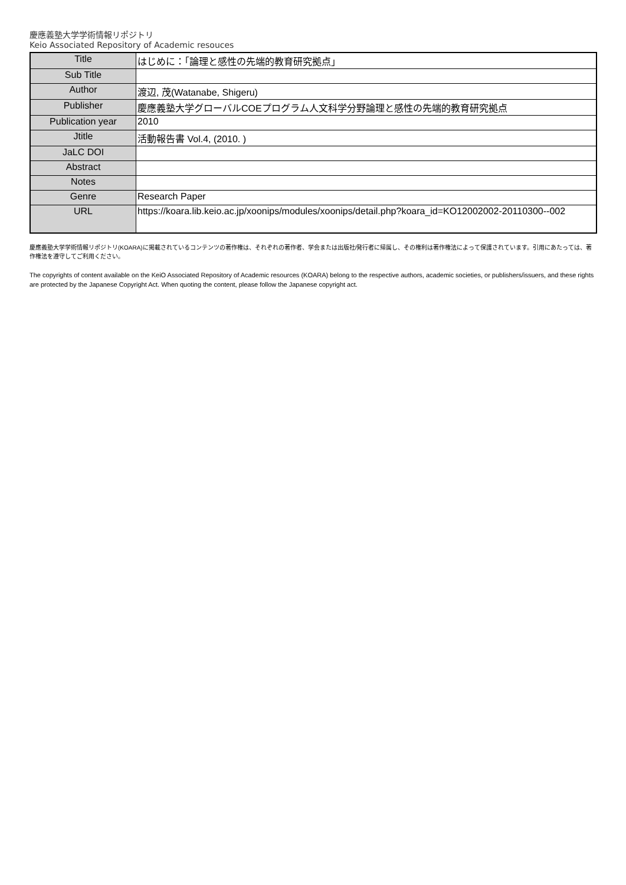慶應義塾大学学術情報リポジトリ
Keio Associated Repository of Academic resouces
| Title | はじめに：「論理と感性の先端的教育研究拠点」 |
| Sub Title | |
| Author | 渡辺, 茂(Watanabe, Shigeru) |
| Publisher | 慶應義塾大学グローバルCOEプログラム人文科学分野論理と感性の先端的教育研究拠点 |
| Publication year | 2010 |
| Jtitle | 活動報告書 Vol.4, (2010. ) |
| JaLC DOI | |
| Abstract | |
| Notes | |
| Genre | Research Paper |
| URL | https://koara.lib.keio.ac.jp/xoonips/modules/xoonips/detail.php?koara_id=KO12002002-20110300--002 |
慶應義塾大学学術情報リポジトリ(KOARA)に掲載されているコンテンツの著作権は、それぞれの著作者、学会または出版社/発行者に帰属し、その権利は著作権法によって保護されています。引用にあたっては、著作権法を遵守してご利用ください。
The copyrights of content available on the KeiO Associated Repository of Academic resources (KOARA) belong to the respective authors, academic societies, or publishers/issuers, and these rights are protected by the Japanese Copyright Act. When quoting the content, please follow the Japanese copyright act.